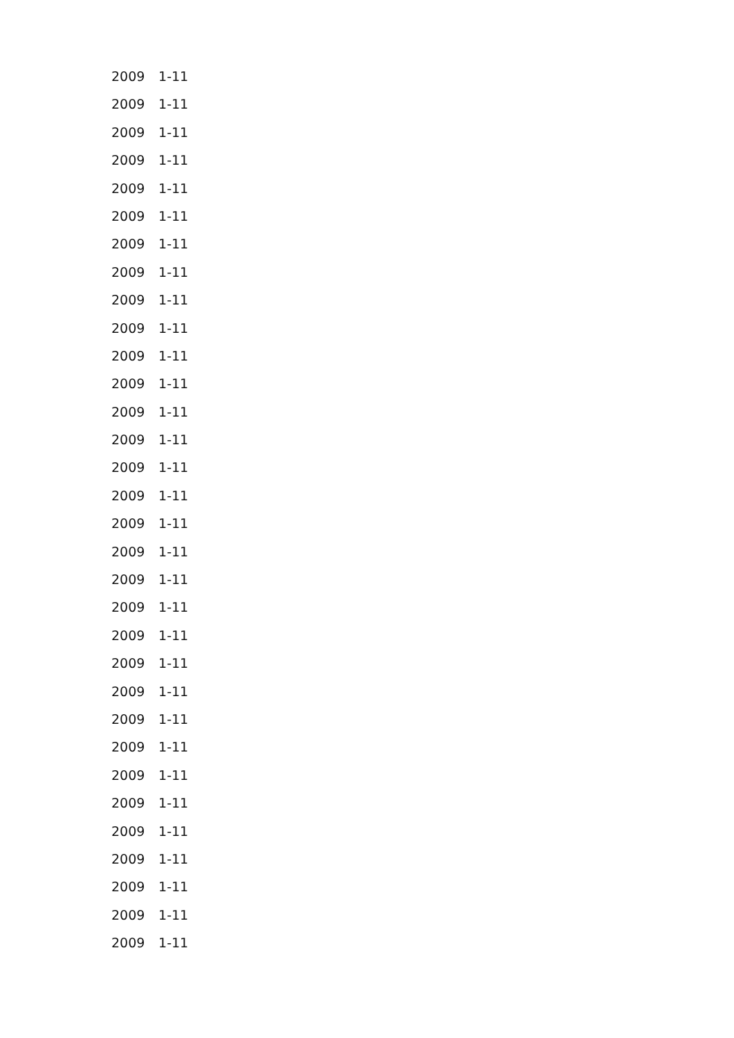2009 1-11
2009 1-11
2009 1-11
2009 1-11
2009 1-11
2009 1-11
2009 1-11
2009 1-11
2009 1-11
2009 1-11
2009 1-11
2009 1-11
2009 1-11
2009 1-11
2009 1-11
2009 1-11
2009 1-11
2009 1-11
2009 1-11
2009 1-11
2009 1-11
2009 1-11
2009 1-11
2009 1-11
2009 1-11
2009 1-11
2009 1-11
2009 1-11
2009 1-11
2009 1-11
2009 1-11
2009 1-11